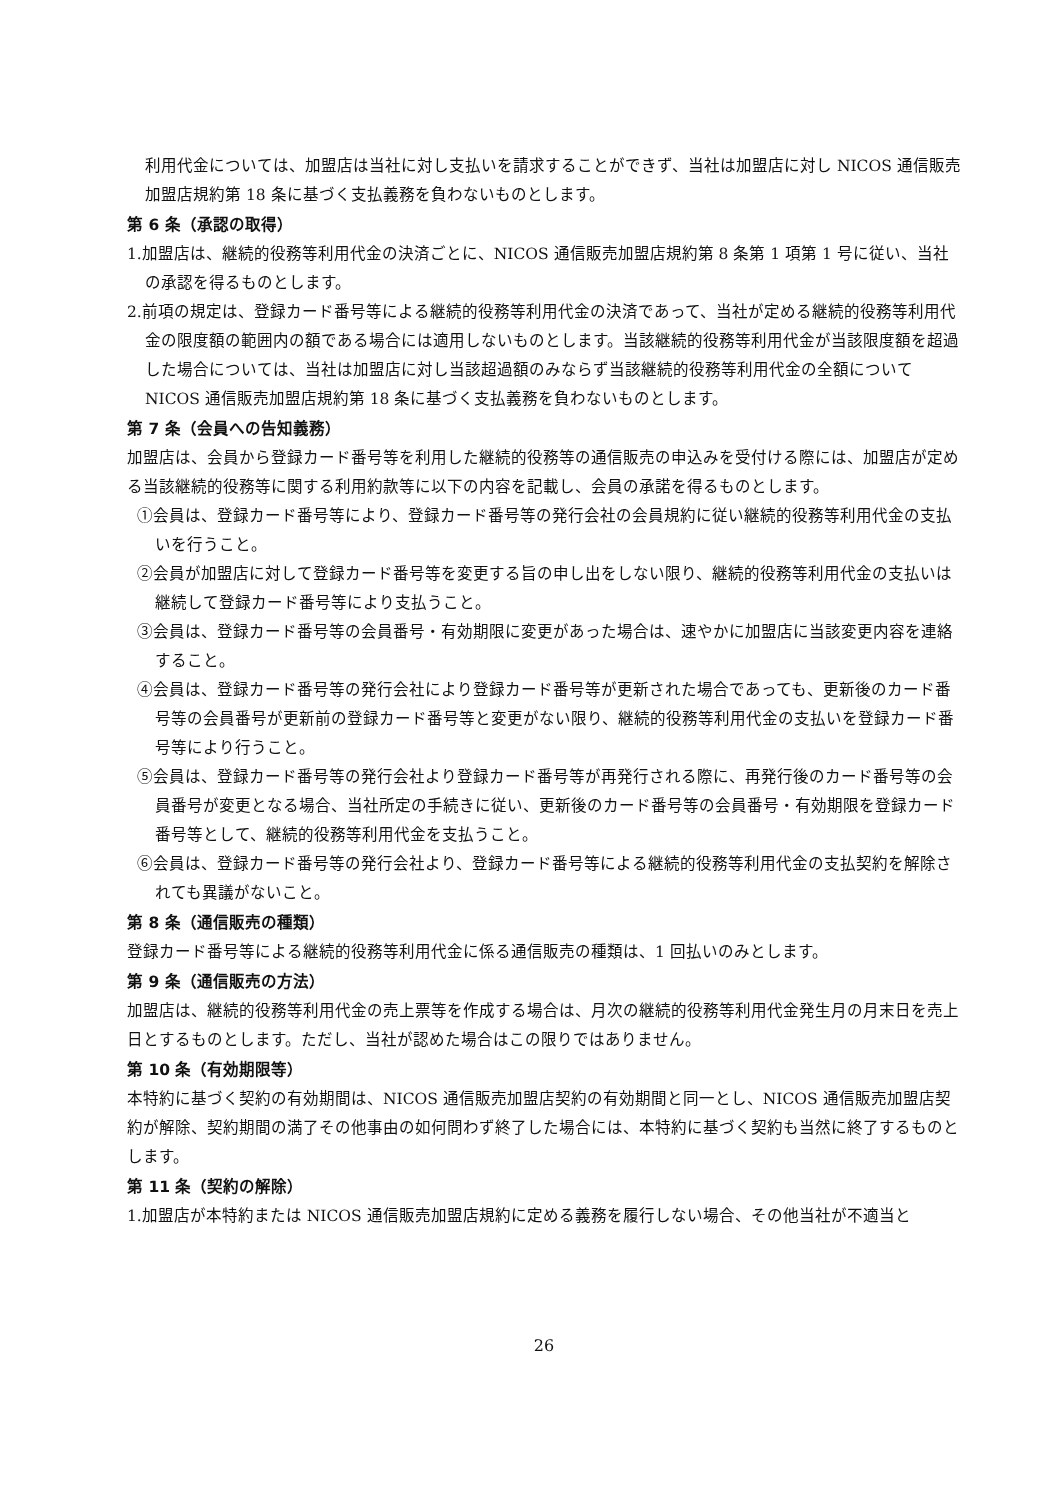利用代金については、加盟店は当社に対し支払いを請求することができず、当社は加盟店に対し NICOS 通信販売加盟店規約第 18 条に基づく支払義務を負わないものとします。
第 6 条（承認の取得）
1.加盟店は、継続的役務等利用代金の決済ごとに、NICOS 通信販売加盟店規約第 8 条第 1 項第 1 号に従い、当社の承認を得るものとします。
2.前項の規定は、登録カード番号等による継続的役務等利用代金の決済であって、当社が定める継続的役務等利用代金の限度額の範囲内の額である場合には適用しないものとします。当該継続的役務等利用代金が当該限度額を超過した場合については、当社は加盟店に対し当該超過額のみならず当該継続的役務等利用代金の全額について NICOS 通信販売加盟店規約第 18 条に基づく支払義務を負わないものとします。
第 7 条（会員への告知義務）
加盟店は、会員から登録カード番号等を利用した継続的役務等の通信販売の申込みを受付ける際には、加盟店が定める当該継続的役務等に関する利用約款等に以下の内容を記載し、会員の承諾を得るものとします。
①会員は、登録カード番号等により、登録カード番号等の発行会社の会員規約に従い継続的役務等利用代金の支払いを行うこと。
②会員が加盟店に対して登録カード番号等を変更する旨の申し出をしない限り、継続的役務等利用代金の支払いは継続して登録カード番号等により支払うこと。
③会員は、登録カード番号等の会員番号・有効期限に変更があった場合は、速やかに加盟店に当該変更内容を連絡すること。
④会員は、登録カード番号等の発行会社により登録カード番号等が更新された場合であっても、更新後のカード番号等の会員番号が更新前の登録カード番号等と変更がない限り、継続的役務等利用代金の支払いを登録カード番号等により行うこと。
⑤会員は、登録カード番号等の発行会社より登録カード番号等が再発行される際に、再発行後のカード番号等の会員番号が変更となる場合、当社所定の手続きに従い、更新後のカード番号等の会員番号・有効期限を登録カード番号等として、継続的役務等利用代金を支払うこと。
⑥会員は、登録カード番号等の発行会社より、登録カード番号等による継続的役務等利用代金の支払契約を解除されても異議がないこと。
第 8 条（通信販売の種類）
登録カード番号等による継続的役務等利用代金に係る通信販売の種類は、1 回払いのみとします。
第 9 条（通信販売の方法）
加盟店は、継続的役務等利用代金の売上票等を作成する場合は、月次の継続的役務等利用代金発生月の月末日を売上日とするものとします。ただし、当社が認めた場合はこの限りではありません。
第 10 条（有効期限等）
本特約に基づく契約の有効期間は、NICOS 通信販売加盟店契約の有効期間と同一とし、NICOS 通信販売加盟店契約が解除、契約期間の満了その他事由の如何問わず終了した場合には、本特約に基づく契約も当然に終了するものとします。
第 11 条（契約の解除）
1.加盟店が本特約または NICOS 通信販売加盟店規約に定める義務を履行しない場合、その他当社が不適当と
26